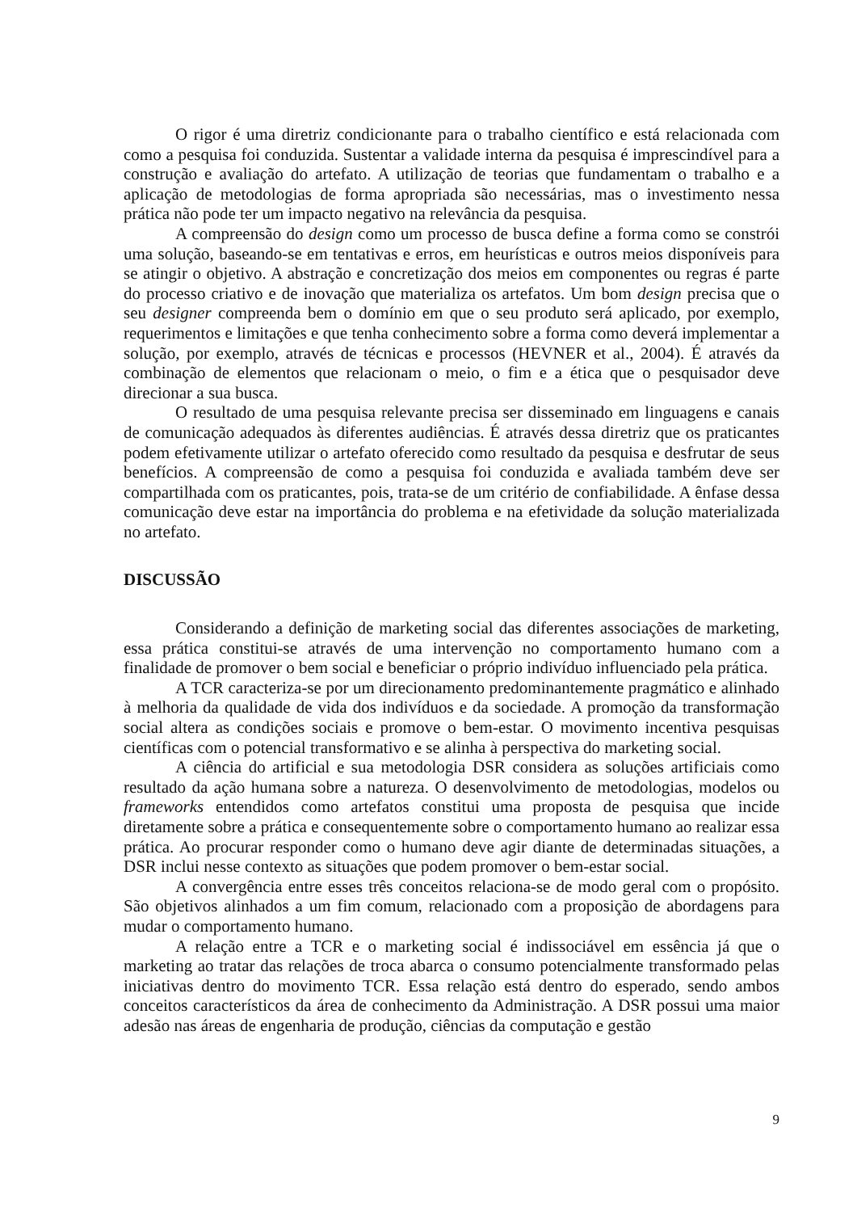O rigor é uma diretriz condicionante para o trabalho científico e está relacionada com como a pesquisa foi conduzida. Sustentar a validade interna da pesquisa é imprescindível para a construção e avaliação do artefato. A utilização de teorias que fundamentam o trabalho e a aplicação de metodologias de forma apropriada são necessárias, mas o investimento nessa prática não pode ter um impacto negativo na relevância da pesquisa.
A compreensão do design como um processo de busca define a forma como se constrói uma solução, baseando-se em tentativas e erros, em heurísticas e outros meios disponíveis para se atingir o objetivo. A abstração e concretização dos meios em componentes ou regras é parte do processo criativo e de inovação que materializa os artefatos. Um bom design precisa que o seu designer compreenda bem o domínio em que o seu produto será aplicado, por exemplo, requerimentos e limitações e que tenha conhecimento sobre a forma como deverá implementar a solução, por exemplo, através de técnicas e processos (HEVNER et al., 2004). É através da combinação de elementos que relacionam o meio, o fim e a ética que o pesquisador deve direcionar a sua busca.
O resultado de uma pesquisa relevante precisa ser disseminado em linguagens e canais de comunicação adequados às diferentes audiências. É através dessa diretriz que os praticantes podem efetivamente utilizar o artefato oferecido como resultado da pesquisa e desfrutar de seus benefícios. A compreensão de como a pesquisa foi conduzida e avaliada também deve ser compartilhada com os praticantes, pois, trata-se de um critério de confiabilidade. A ênfase dessa comunicação deve estar na importância do problema e na efetividade da solução materializada no artefato.
DISCUSSÃO
Considerando a definição de marketing social das diferentes associações de marketing, essa prática constitui-se através de uma intervenção no comportamento humano com a finalidade de promover o bem social e beneficiar o próprio indivíduo influenciado pela prática.
A TCR caracteriza-se por um direcionamento predominantemente pragmático e alinhado à melhoria da qualidade de vida dos indivíduos e da sociedade. A promoção da transformação social altera as condições sociais e promove o bem-estar. O movimento incentiva pesquisas científicas com o potencial transformativo e se alinha à perspectiva do marketing social.
A ciência do artificial e sua metodologia DSR considera as soluções artificiais como resultado da ação humana sobre a natureza. O desenvolvimento de metodologias, modelos ou frameworks entendidos como artefatos constitui uma proposta de pesquisa que incide diretamente sobre a prática e consequentemente sobre o comportamento humano ao realizar essa prática. Ao procurar responder como o humano deve agir diante de determinadas situações, a DSR inclui nesse contexto as situações que podem promover o bem-estar social.
A convergência entre esses três conceitos relaciona-se de modo geral com o propósito. São objetivos alinhados a um fim comum, relacionado com a proposição de abordagens para mudar o comportamento humano.
A relação entre a TCR e o marketing social é indissociável em essência já que o marketing ao tratar das relações de troca abarca o consumo potencialmente transformado pelas iniciativas dentro do movimento TCR. Essa relação está dentro do esperado, sendo ambos conceitos característicos da área de conhecimento da Administração. A DSR possui uma maior adesão nas áreas de engenharia de produção, ciências da computação e gestão
9